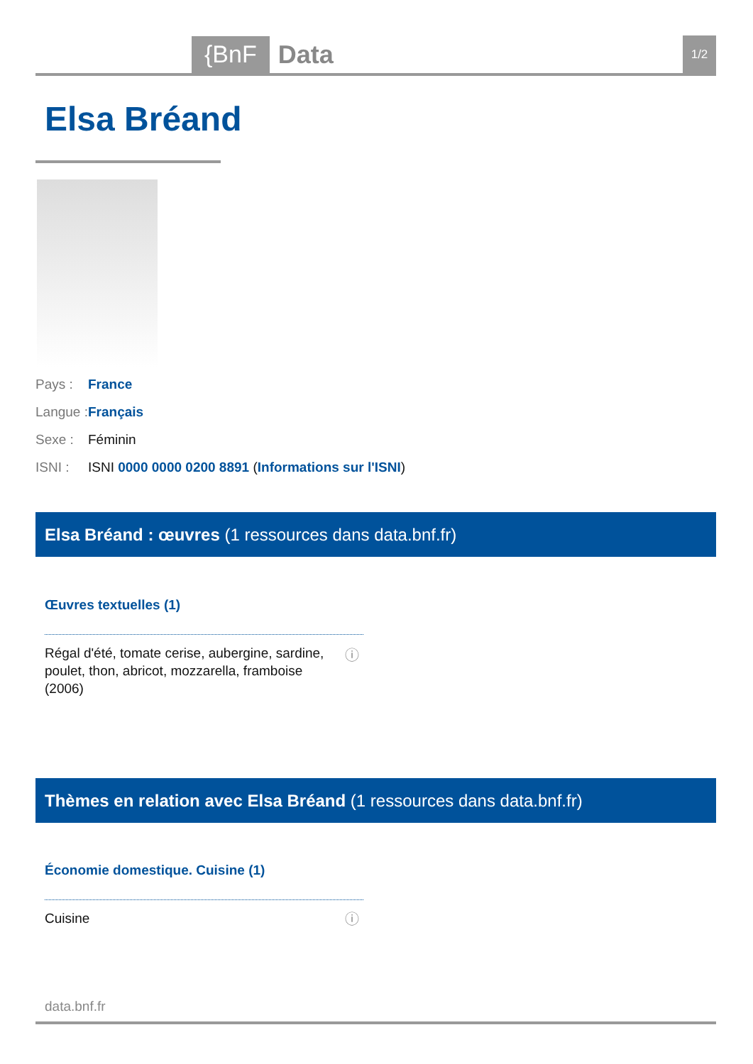{BnF
Data
1/2
Elsa Bréand
Pays : France
Langue : Français
Sexe : Féminin
ISNI : ISNI 0000 0000 0200 8891 (Informations sur l'ISNI)
Elsa Bréand : œuvres (1 ressources dans data.bnf.fr)
Œuvres textuelles (1)
Régal d'été, tomate cerise, aubergine, sardine, poulet, thon, abricot, mozzarella, framboise
(2006)
ⓘ
Thèmes en relation avec Elsa Bréand (1 ressources dans data.bnf.fr)
Économie domestique. Cuisine (1)
Cuisine ⓘ
data.bnf.fr